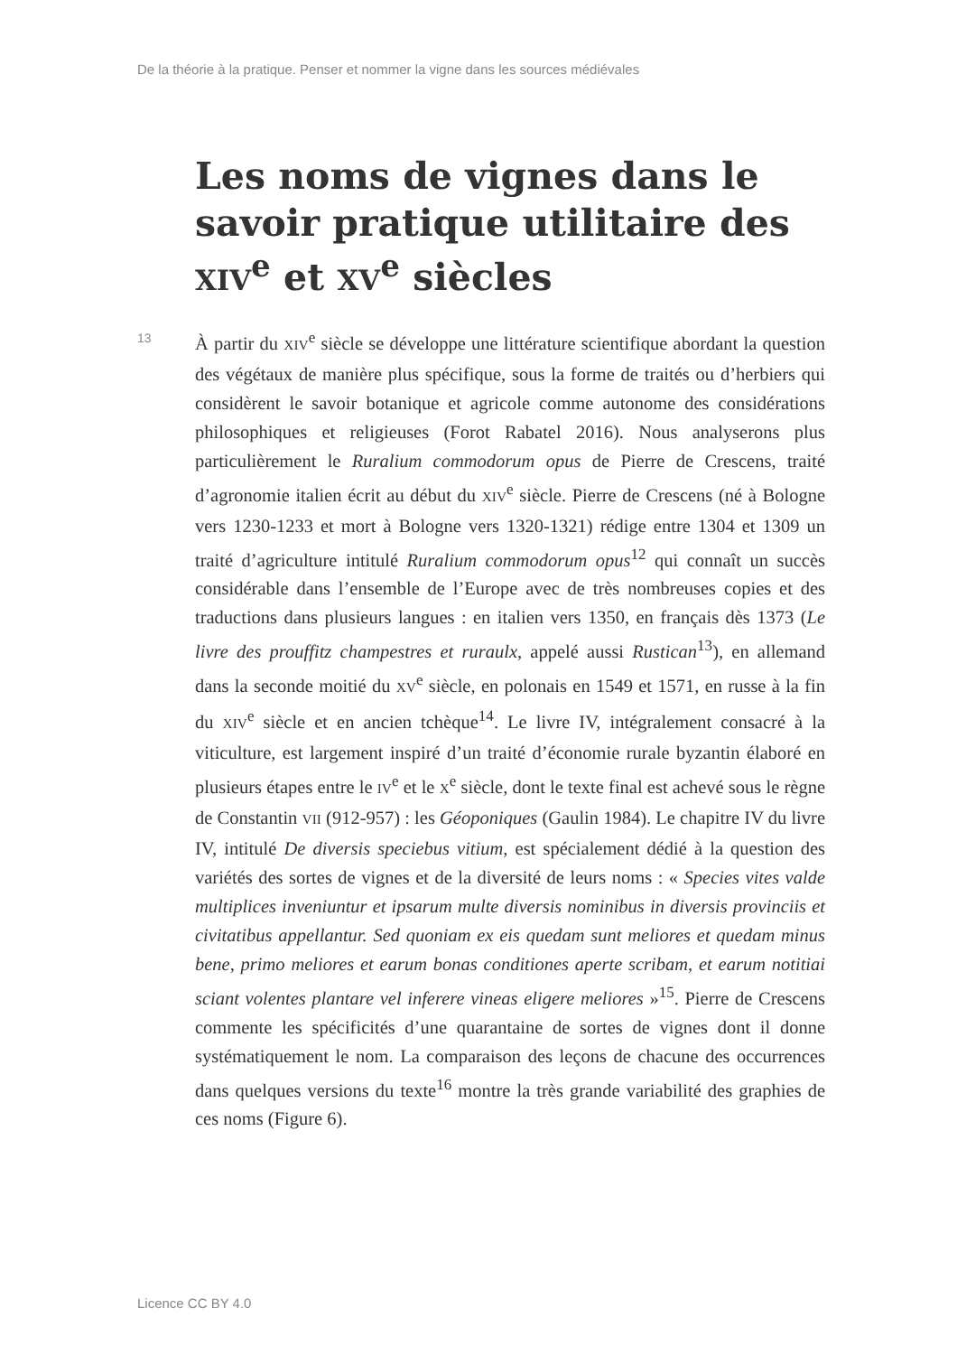De la théorie à la pratique. Penser et nommer la vigne dans les sources médiévales
Les noms de vignes dans le savoir pratique utilitaire des XIV<sup>e</sup> et XV<sup>e</sup> siècles
13
À partir du XIV<sup>e</sup> siècle se développe une littérature scientifique abordant la question des végétaux de manière plus spécifique, sous la forme de traités ou d’herbiers qui considèrent le savoir botanique et agricole comme autonome des considérations philosophiques et religieuses (Forot Rabatel 2016). Nous analyserons plus particulièrement le Ruralium commodorum opus de Pierre de Crescens, traité d’agronomie italien écrit au début du XIV<sup>e</sup> siècle. Pierre de Crescens (né à Bologne vers 1230-1233 et mort à Bologne vers 1320-1321) rédige entre 1304 et 1309 un traité d’agriculture intitulé Ruralium commodorum opus<sup>12</sup> qui connaît un succès considérable dans l’ensemble de l’Europe avec de très nombreuses copies et des traductions dans plusieurs langues : en italien vers 1350, en français dès 1373 (Le livre des prouffitz champestres et ruraulx, appelé aussi Rustican<sup>13</sup>), en allemand dans la seconde moitié du XV<sup>e</sup> siècle, en polonais en 1549 et 1571, en russe à la fin du XIV<sup>e</sup> siècle et en ancien tchèque<sup>14</sup>. Le livre IV, intégralement consacré à la viticulture, est largement inspiré d’un traité d’économie rurale byzantin élaboré en plusieurs étapes entre le IV<sup>e</sup> et le X<sup>e</sup> siècle, dont le texte final est achevé sous le règne de Constantin VII (912-957) : les Géoponiques (Gaulin 1984). Le chapitre IV du livre IV, intitulé De diversis speciebus vitium, est spécialement dédié à la question des variétés des sortes de vignes et de la diversité de leurs noms : « Species vites valde multiplices inveniuntur et ipsarum multe diversis nominibus in diversis provinciis et civitatibus appellantur. Sed quoniam ex eis quedam sunt meliores et quedam minus bene, primo meliores et earum bonas conditiones aperte scribam, et earum notitiai sciant volentes plantare vel inferere vineas eligere meliores »<sup>15</sup>. Pierre de Crescens commente les spécificités d’une quarantaine de sortes de vignes dont il donne systématiquement le nom. La comparaison des leçons de chacune des occurrences dans quelques versions du texte<sup>16</sup> montre la très grande variabilité des graphies de ces noms (Figure 6).
Licence CC BY 4.0